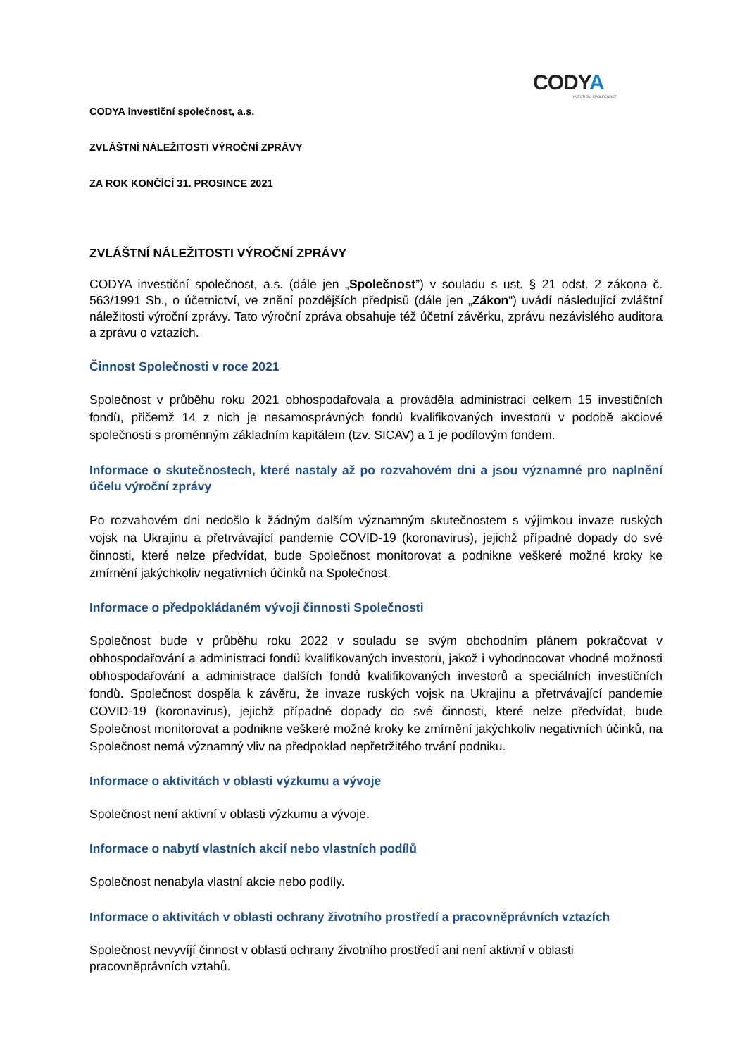CODYA
INVESTIČNÍ SPOLEČNOST
CODYA investiční společnost, a.s.
ZVLÁŠTNÍ NÁLEŽITOSTI VÝROČNÍ ZPRÁVY
ZA ROK KONČÍCÍ 31. PROSINCE 2021
ZVLÁŠTNÍ NÁLEŽITOSTI VÝROČNÍ ZPRÁVY
CODYA investiční společnost, a.s. (dále jen „Společnost”) v souladu s ust. § 21 odst. 2 zákona č. 563/1991 Sb., o účetnictví, ve znění pozdějších předpisů (dále jen „Zákon“) uvádí následující zvláštní náležitosti výroční zprávy. Tato výroční zpráva obsahuje též účetní závěrku, zprávu nezávislého auditora a zprávu o vztazích.
Činnost Společnosti v roce 2021
Společnost v průběhu roku 2021 obhospodařovala a prováděla administraci celkem 15 investičních fondů, přičemž 14 z nich je nesamosprávných fondů kvalifikovaných investorů v podobě akciové společnosti s proměnným základním kapitálem (tzv. SICAV) a 1 je podílovým fondem.
Informace o skutečnostech, které nastaly až po rozvahovém dni a jsou významné pro naplnění účelu výroční zprávy
Po rozvahovém dni nedošlo k žádným dalším významným skutečnostem s výjimkou invaze ruských vojsk na Ukrajinu a přetrvávající pandemie COVID-19 (koronavirus), jejichž případné dopady do své činnosti, které nelze předvídat, bude Společnost monitorovat a podnikne veškeré možné kroky ke zmírnění jakýchkoliv negativních účinků na Společnost.
Informace o předpokládaném vývoji činnosti Společnosti
Společnost bude v průběhu roku 2022 v souladu se svým obchodním plánem pokračovat v obhospodařování a administraci fondů kvalifikovaných investorů, jakož i vyhodnocovat vhodné možnosti obhospodařování a administrace dalších fondů kvalifikovaných investorů a speciálních investičních fondů. Společnost dospěla k závěru, že invaze ruských vojsk na Ukrajinu a přetrvávající pandemie COVID-19 (koronavirus), jejichž případné dopady do své činnosti, které nelze předvídat, bude Společnost monitorovat a podnikne veškeré možné kroky ke zmírnění jakýchkoliv negativních účinků, na Společnost nemá významný vliv na předpoklad nepřetržitého trvání podniku.
Informace o aktivitách v oblasti výzkumu a vývoje
Společnost není aktivní v oblasti výzkumu a vývoje.
Informace o nabytí vlastních akcií nebo vlastních podílů
Společnost nenabyla vlastní akcie nebo podíly.
Informace o aktivitách v oblasti ochrany životního prostředí a pracovněprávních vztazích
Společnost nevyvíjí činnost v oblasti ochrany životního prostředí ani není aktivní v oblasti pracovněprávních vztahů.